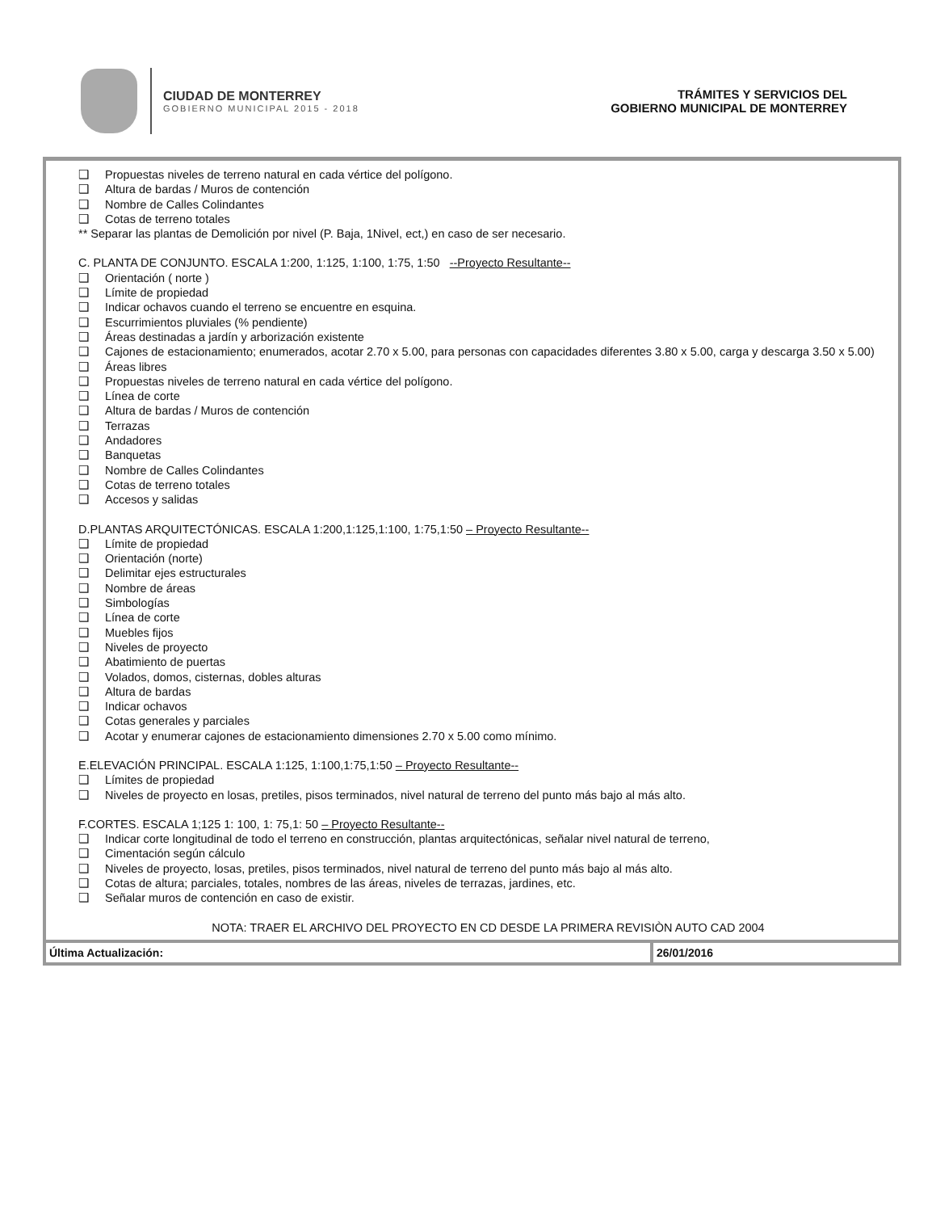CIUDAD DE MONTERREY
GOBIERNO MUNICIPAL 2015 - 2018
TRÁMITES Y SERVICIOS DEL
GOBIERNO MUNICIPAL DE MONTERREY
❑ Propuestas niveles de terreno natural en cada vértice del polígono.
❑ Altura de bardas / Muros de contención
❑ Nombre de Calles Colindantes
❑ Cotas de terreno totales
** Separar las plantas de Demolición por nivel (P. Baja, 1Nivel, ect,) en caso de ser necesario.
C. PLANTA DE CONJUNTO. ESCALA 1:200, 1:125, 1:100, 1:75, 1:50 --Proyecto Resultante--
❑ Orientación ( norte )
❑ Límite de propiedad
❑ Indicar ochavos cuando el terreno se encuentre en esquina.
❑ Escurrimientos pluviales (% pendiente)
❑ Áreas destinadas a jardín y arborización existente
❑ Cajones de estacionamiento; enumerados, acotar 2.70 x 5.00, para personas con capacidades diferentes 3.80 x 5.00, carga y descarga 3.50 x 5.00)
❑ Áreas libres
❑ Propuestas niveles de terreno natural en cada vértice del polígono.
❑ Línea de corte
❑ Altura de bardas / Muros de contención
❑ Terrazas
❑ Andadores
❑ Banquetas
❑ Nombre de Calles Colindantes
❑ Cotas de terreno totales
❑ Accesos y salidas
D.PLANTAS ARQUITECTÓNICAS. ESCALA 1:200,1:125,1:100, 1:75,1:50 – Proyecto Resultante--
❑ Límite de propiedad
❑ Orientación (norte)
❑ Delimitar ejes estructurales
❑ Nombre de áreas
❑ Simbologías
❑ Línea de corte
❑ Muebles fijos
❑ Niveles de proyecto
❑ Abatimiento de puertas
❑ Volados, domos, cisternas, dobles alturas
❑ Altura de bardas
❑ Indicar ochavos
❑ Cotas generales y parciales
❑ Acotar y enumerar cajones de estacionamiento dimensiones 2.70 x 5.00 como mínimo.
E.ELEVACIÓN PRINCIPAL. ESCALA 1:125, 1:100,1:75,1:50 – Proyecto Resultante--
❑ Límites de propiedad
❑ Niveles de proyecto en losas, pretiles, pisos terminados, nivel natural de terreno del punto más bajo al más alto.
F.CORTES. ESCALA 1;125 1: 100, 1: 75,1: 50 – Proyecto Resultante--
❑ Indicar corte longitudinal de todo el terreno en construcción, plantas arquitectónicas, señalar nivel natural de terreno,
❑ Cimentación según cálculo
❑ Niveles de proyecto, losas, pretiles, pisos terminados, nivel natural de terreno del punto más bajo al más alto.
❑ Cotas de altura; parciales, totales, nombres de las áreas, niveles de terrazas, jardines, etc.
❑ Señalar muros de contención en caso de existir.
NOTA: TRAER EL ARCHIVO DEL PROYECTO EN CD DESDE LA PRIMERA REVISIÒN AUTO CAD 2004
| Última Actualización: | 26/01/2016 |